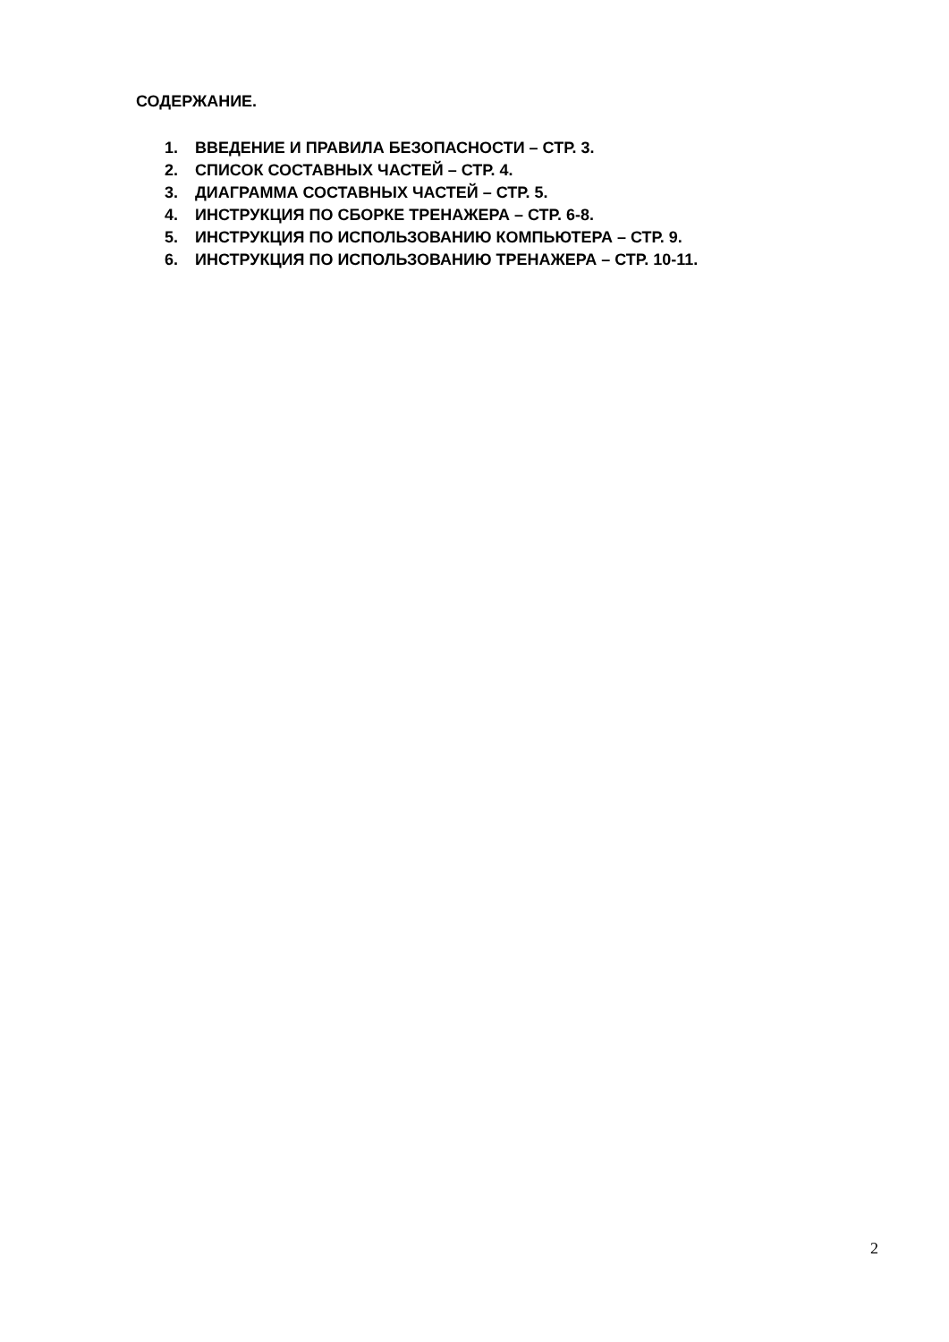СОДЕРЖАНИЕ.
1. ВВЕДЕНИЕ И ПРАВИЛА БЕЗОПАСНОСТИ – СТР. 3.
2. СПИСОК СОСТАВНЫХ ЧАСТЕЙ – СТР. 4.
3. ДИАГРАММА СОСТАВНЫХ ЧАСТЕЙ – СТР. 5.
4. ИНСТРУКЦИЯ ПО СБОРКЕ ТРЕНАЖЕРА – СТР. 6-8.
5. ИНСТРУКЦИЯ ПО ИСПОЛЬЗОВАНИЮ КОМПЬЮТЕРА – СТР. 9.
6. ИНСТРУКЦИЯ ПО ИСПОЛЬЗОВАНИЮ ТРЕНАЖЕРА – СТР. 10-11.
2